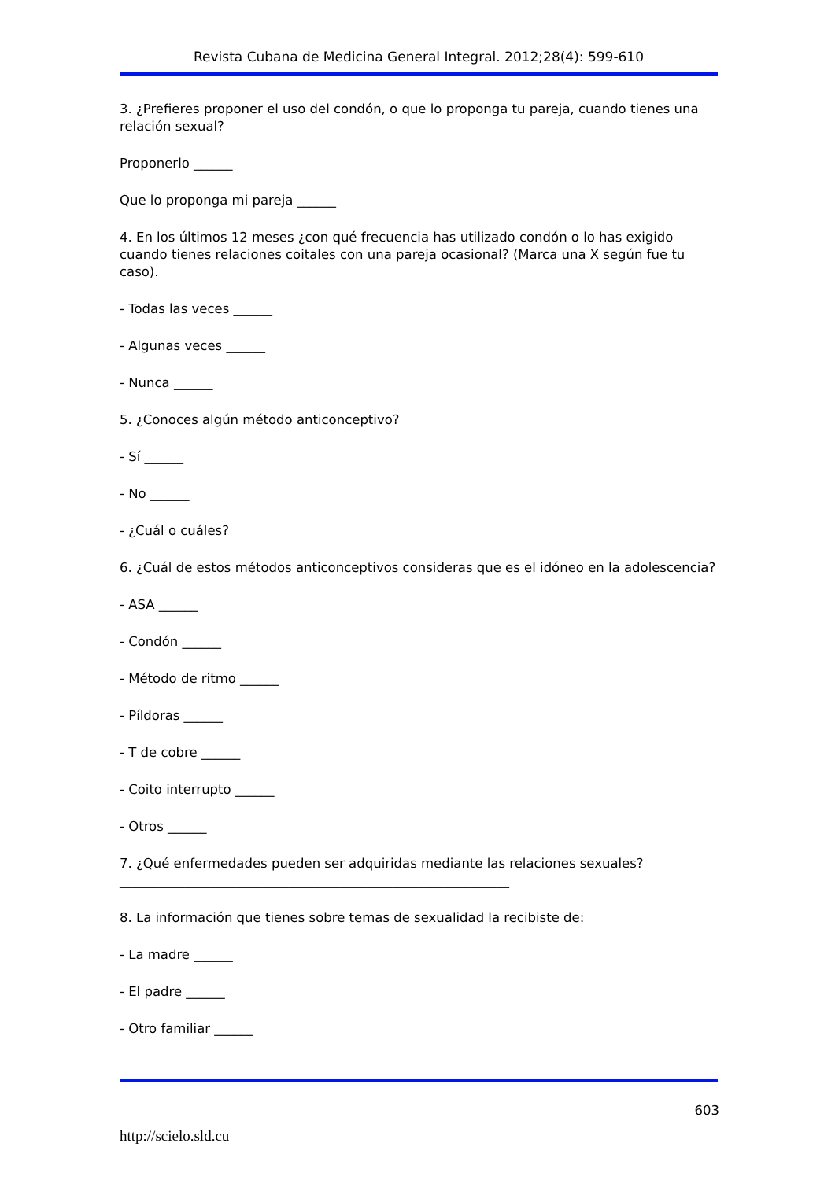Revista Cubana de Medicina General Integral. 2012;28(4): 599-610
3. ¿Prefieres proponer el uso del condón, o que lo proponga tu pareja, cuando tienes una relación sexual?
Proponerlo ______
Que lo proponga mi pareja ______
4. En los últimos 12 meses ¿con qué frecuencia has utilizado condón o lo has exigido cuando tienes relaciones coitales con una pareja ocasional? (Marca una X según fue tu caso).
- Todas las veces ______
- Algunas veces ______
- Nunca ______
5. ¿Conoces algún método anticonceptivo?
- Sí ______
- No ______
- ¿Cuál o cuáles?
6. ¿Cuál de estos métodos anticonceptivos consideras que es el idóneo en la adolescencia?
- ASA ______
- Condón ______
- Método de ritmo ______
- Píldoras ______
- T de cobre ______
- Coito interrupto ______
- Otros ______
7. ¿Qué enfermedades pueden ser adquiridas mediante las relaciones sexuales? ____________________________________________________________
8. La información que tienes sobre temas de sexualidad la recibiste de:
- La madre ______
- El padre ______
- Otro familiar ______
603
http://scielo.sld.cu